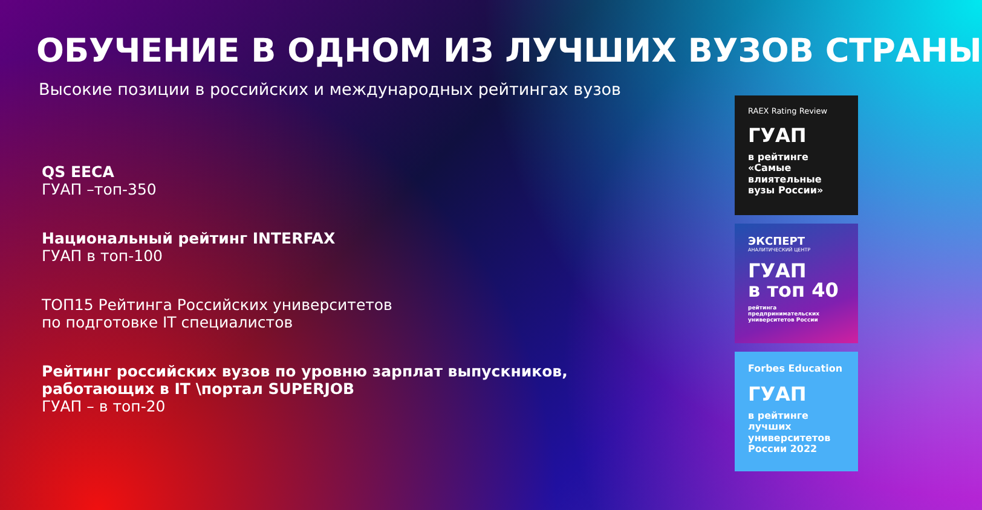ОБУЧЕНИЕ В ОДНОМ ИЗ ЛУЧШИХ ВУЗОВ СТРАНЫ
Высокие позиции в российских и международных рейтингах вузов
QS EECA
ГУАП –топ-350
Национальный рейтинг INTERFAX
ГУАП в топ-100
ТОП15 Рейтинга Российских университетов
по подготовке IT специалистов
Рейтинг российских вузов по уровню зарплат выпускников, работающих в IT \портал SUPERJOB
ГУАП – в топ-20
RAEX Rating Review
ГУАП
в рейтинге «Самые влиятельные вузы России»
ЭКСПЕРТ
АНАЛИТИЧЕСКИЙ ЦЕНТР
ГУАП
в топ 40
рейтинга предпринимательских университетов России
Forbes Education
ГУАП
в рейтинге лучших университетов России 2022